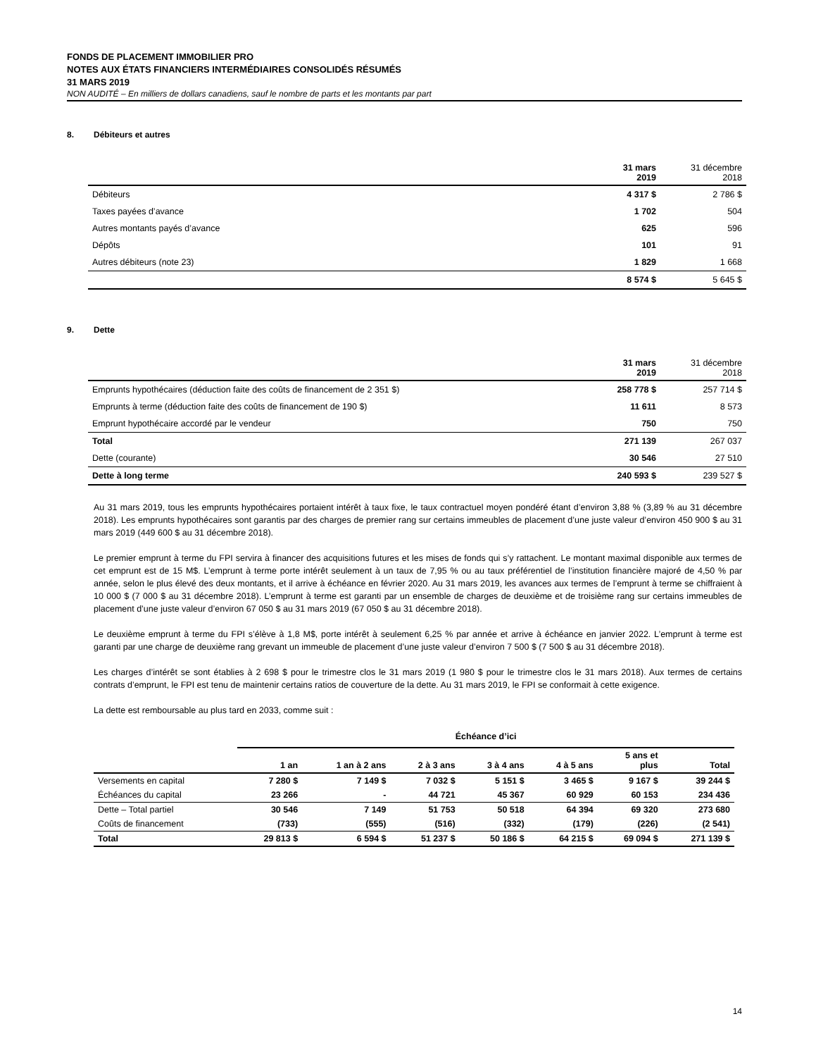FONDS DE PLACEMENT IMMOBILIER PRO
NOTES AUX ÉTATS FINANCIERS INTERMÉDIAIRES CONSOLIDÉS RÉSUMÉS
31 MARS 2019
NON AUDITÉ – En milliers de dollars canadiens, sauf le nombre de parts et les montants par part
8. Débiteurs et autres
| | 31 mars 2019 | 31 décembre 2018 |
| Débiteurs | 4 317 $ | 2 786 $ |
| Taxes payées d’avance | 1 702 | 504 |
| Autres montants payés d’avance | 625 | 596 |
| Dépôts | 101 | 91 |
| Autres débiteurs (note 23) | 1 829 | 1 668 |
| | 8 574 $ | 5 645 $ |
9. Dette
| | 31 mars 2019 | 31 décembre 2018 |
| Emprunts hypothécaires (déduction faite des coûts de financement de 2 351 $) | 258 778 $ | 257 714 $ |
| Emprunts à terme (déduction faite des coûts de financement de 190 $) | 11 611 | 8 573 |
| Emprunt hypothécaire accordé par le vendeur | 750 | 750 |
| Total | 271 139 | 267 037 |
| Dette (courante) | 30 546 | 27 510 |
| Dette à long terme | 240 593 $ | 239 527 $ |
Au 31 mars 2019, tous les emprunts hypothécaires portaient intérêt à taux fixe, le taux contractuel moyen pondéré étant d’environ 3,88 % (3,89 % au 31 décembre 2018). Les emprunts hypothécaires sont garantis par des charges de premier rang sur certains immeubles de placement d’une juste valeur d’environ 450 900 $ au 31 mars 2019 (449 600 $ au 31 décembre 2018).
Le premier emprunt à terme du FPI servira à financer des acquisitions futures et les mises de fonds qui s’y rattachent. Le montant maximal disponible aux termes de cet emprunt est de 15 M$. L’emprunt à terme porte intérêt seulement à un taux de 7,95 % ou au taux préférentiel de l’institution financière majoré de 4,50 % par année, selon le plus élevé des deux montants, et il arrive à échéance en février 2020. Au 31 mars 2019, les avances aux termes de l’emprunt à terme se chiffraient à 10 000 $ (7 000 $ au 31 décembre 2018). L’emprunt à terme est garanti par un ensemble de charges de deuxième et de troisième rang sur certains immeubles de placement d’une juste valeur d’environ 67 050 $ au 31 mars 2019 (67 050 $ au 31 décembre 2018).
Le deuxième emprunt à terme du FPI s’élève à 1,8 M$, porte intérêt à seulement 6,25 % par année et arrive à échéance en janvier 2022. L’emprunt à terme est garanti par une charge de deuxième rang grevant un immeuble de placement d’une juste valeur d’environ 7 500 $ (7 500 $ au 31 décembre 2018).
Les charges d’intérêt se sont établies à 2 698 $ pour le trimestre clos le 31 mars 2019 (1 980 $ pour le trimestre clos le 31 mars 2018). Aux termes de certains contrats d’emprunt, le FPI est tenu de maintenir certains ratios de couverture de la dette. Au 31 mars 2019, le FPI se conformait à cette exigence.
La dette est remboursable au plus tard en 2033, comme suit :
| | Échéance d’ici | | | | | | |
| --- | --- | --- | --- | --- | --- | --- | --- |
| | 1 an | 1 an à 2 ans | 2 à 3 ans | 3 à 4 ans | 4 à 5 ans | 5 ans et plus | Total |
| Versements en capital | 7 280 $ | 7 149 $ | 7 032 $ | 5 151 $ | 3 465 $ | 9 167 $ | 39 244 $ |
| Échéances du capital | 23 266 | - | 44 721 | 45 367 | 60 929 | 60 153 | 234 436 |
| Dette – Total partiel | 30 546 | 7 149 | 51 753 | 50 518 | 64 394 | 69 320 | 273 680 |
| Coûts de financement | (733) | (555) | (516) | (332) | (179) | (226) | (2 541) |
| Total | 29 813 $ | 6 594 $ | 51 237 $ | 50 186 $ | 64 215 $ | 69 094 $ | 271 139 $ |
14